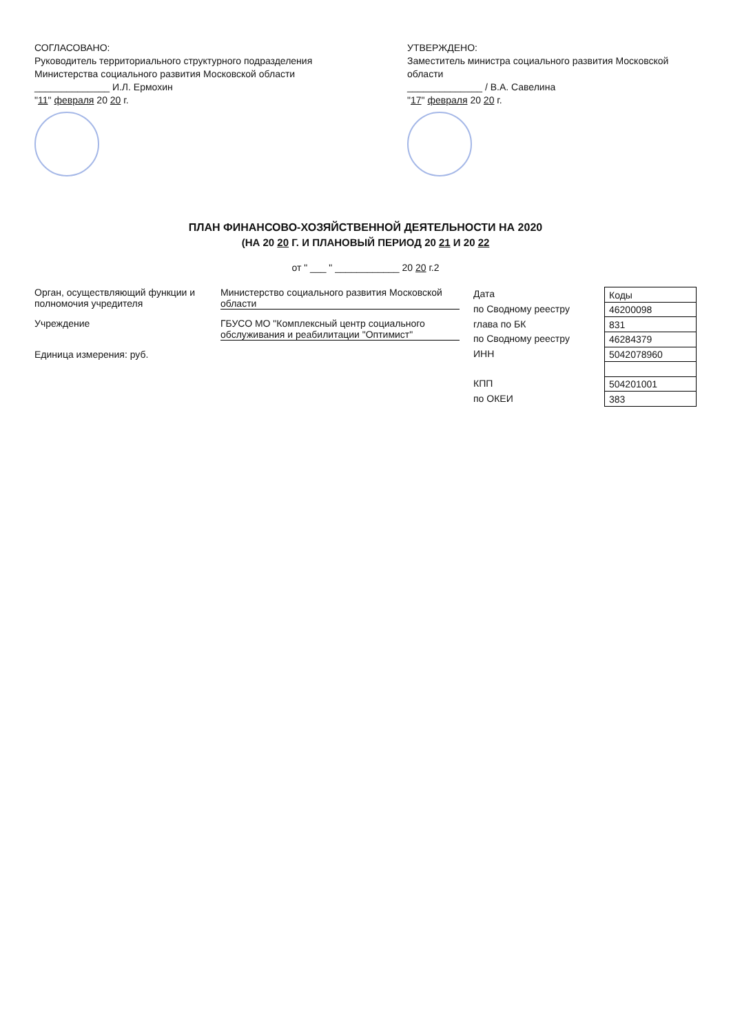СОГЛАСОВАНО:
Руководитель территориального структурного подразделения Министерства социального развития Московской области
______________ И.Л. Ермохин
"11" февраля 20 20 г.
УТВЕРЖДЕНО:
Заместитель министра социального развития Московской области
______________ / В.А. Савелина
"17" февраля 20 20 г.
ПЛАН ФИНАНСОВО-ХОЗЯЙСТВЕННОЙ ДЕЯТЕЛЬНОСТИ НА 2020
(НА 20 20 Г. И ПЛАНОВЫЙ ПЕРИОД 20 21 И 20 22
от " ___ " ____________ 20 20 г.2
Орган, осуществляющий функции и полномочия учредителя
Министерство социального развития Московской области
Учреждение ГБУСО МО "Комплексный центр социального обслуживания и реабилитации "Оптимист"
Единица измерения: руб.
Дата
по Сводному реестру
глава по БК
по Сводному реестру
ИНН
КПП
по ОКЕИ
| Коды |
| --- |
| 46200098 |
| 831 |
| 46284379 |
| 5042078960 |
| 504201001 |
| 383 |